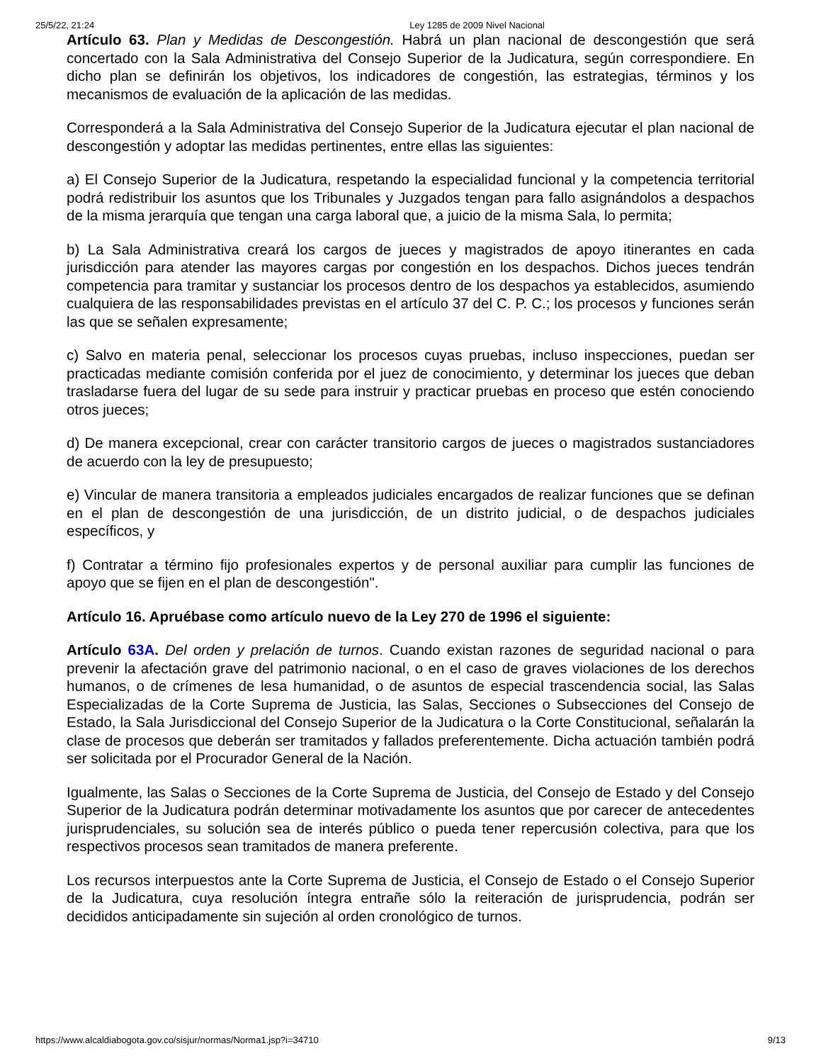25/5/22, 21:24 Ley 1285 de 2009 Nivel Nacional
Artículo 63. Plan y Medidas de Descongestión. Habrá un plan nacional de descongestión que será concertado con la Sala Administrativa del Consejo Superior de la Judicatura, según correspondiere. En dicho plan se definirán los objetivos, los indicadores de congestión, las estrategias, términos y los mecanismos de evaluación de la aplicación de las medidas.
Corresponderá a la Sala Administrativa del Consejo Superior de la Judicatura ejecutar el plan nacional de descongestión y adoptar las medidas pertinentes, entre ellas las siguientes:
a) El Consejo Superior de la Judicatura, respetando la especialidad funcional y la competencia territorial podrá redistribuir los asuntos que los Tribunales y Juzgados tengan para fallo asignándolos a despachos de la misma jerarquía que tengan una carga laboral que, a juicio de la misma Sala, lo permita;
b) La Sala Administrativa creará los cargos de jueces y magistrados de apoyo itinerantes en cada jurisdicción para atender las mayores cargas por congestión en los despachos. Dichos jueces tendrán competencia para tramitar y sustanciar los procesos dentro de los despachos ya establecidos, asumiendo cualquiera de las responsabilidades previstas en el artículo 37 del C. P. C.; los procesos y funciones serán las que se señalen expresamente;
c) Salvo en materia penal, seleccionar los procesos cuyas pruebas, incluso inspecciones, puedan ser practicadas mediante comisión conferida por el juez de conocimiento, y determinar los jueces que deban trasladarse fuera del lugar de su sede para instruir y practicar pruebas en proceso que estén conociendo otros jueces;
d) De manera excepcional, crear con carácter transitorio cargos de jueces o magistrados sustanciadores de acuerdo con la ley de presupuesto;
e) Vincular de manera transitoria a empleados judiciales encargados de realizar funciones que se definan en el plan de descongestión de una jurisdicción, de un distrito judicial, o de despachos judiciales específicos, y
f) Contratar a término fijo profesionales expertos y de personal auxiliar para cumplir las funciones de apoyo que se fijen en el plan de descongestión".
Artículo 16. Apruébase como artículo nuevo de la Ley 270 de 1996 el siguiente:
Artículo 63A. Del orden y prelación de turnos. Cuando existan razones de seguridad nacional o para prevenir la afectación grave del patrimonio nacional, o en el caso de graves violaciones de los derechos humanos, o de crímenes de lesa humanidad, o de asuntos de especial trascendencia social, las Salas Especializadas de la Corte Suprema de Justicia, las Salas, Secciones o Subsecciones del Consejo de Estado, la Sala Jurisdiccional del Consejo Superior de la Judicatura o la Corte Constitucional, señalarán la clase de procesos que deberán ser tramitados y fallados preferentemente. Dicha actuación también podrá ser solicitada por el Procurador General de la Nación.
Igualmente, las Salas o Secciones de la Corte Suprema de Justicia, del Consejo de Estado y del Consejo Superior de la Judicatura podrán determinar motivadamente los asuntos que por carecer de antecedentes jurisprudenciales, su solución sea de interés público o pueda tener repercusión colectiva, para que los respectivos procesos sean tramitados de manera preferente.
Los recursos interpuestos ante la Corte Suprema de Justicia, el Consejo de Estado o el Consejo Superior de la Judicatura, cuya resolución íntegra entrañe sólo la reiteración de jurisprudencia, podrán ser decididos anticipadamente sin sujeción al orden cronológico de turnos.
https://www.alcaldiabogota.gov.co/sisjur/normas/Norma1.jsp?i=34710 9/13